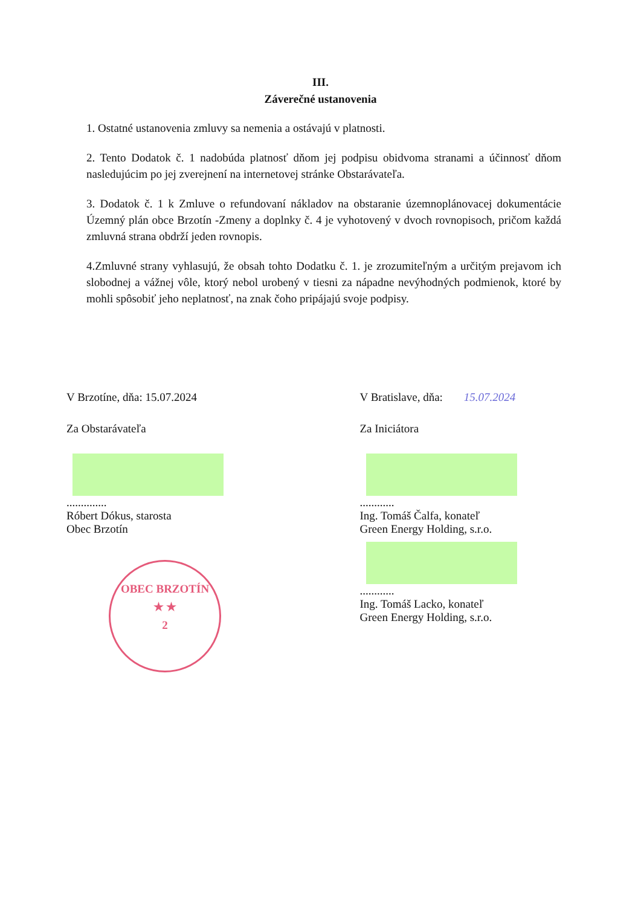III.
Záverečné ustanovenia
1. Ostatné ustanovenia zmluvy sa nemenia a ostávajú v platnosti.
2. Tento Dodatok č. 1 nadobúda platnosť dňom jej podpisu obidvoma stranami a účinnosť dňom nasledujúcim po jej zverejnení na internetovej stránke Obstarávateľa.
3. Dodatok č. 1 k Zmluve o refundovaní nákladov na obstaranie územnoplánovacej dokumentácie Územný plán obce Brzotín -Zmeny a doplnky č. 4 je vyhotovený v dvoch rovnopisoch, pričom každá zmluvná strana obdrží jeden rovnopis.
4.Zmluvné strany vyhlasujú, že obsah tohto Dodatku č. 1. je zrozumiteľným a určitým prejavom ich slobodnej a vážnej vôle, ktorý nebol urobený v tiesni za nápadne nevýhodných podmienok, ktoré by mohli spôsobiť jeho neplatnosť, na znak čoho pripájajú svoje podpisy.
V Brzotíne, dňa: 15.07.2024
Za Obstarávateľa
..............
Róbert Dókus, starosta
Obec Brzotín
OBEC BRZOTÍN
★ ★
2
V Bratislave, dňa: 15.07.2024
Za Iniciátora
............
Ing. Tomáš Čalfa, konateľ
Green Energy Holding, s.r.o.
............
Ing. Tomáš Lacko, konateľ
Green Energy Holding, s.r.o.